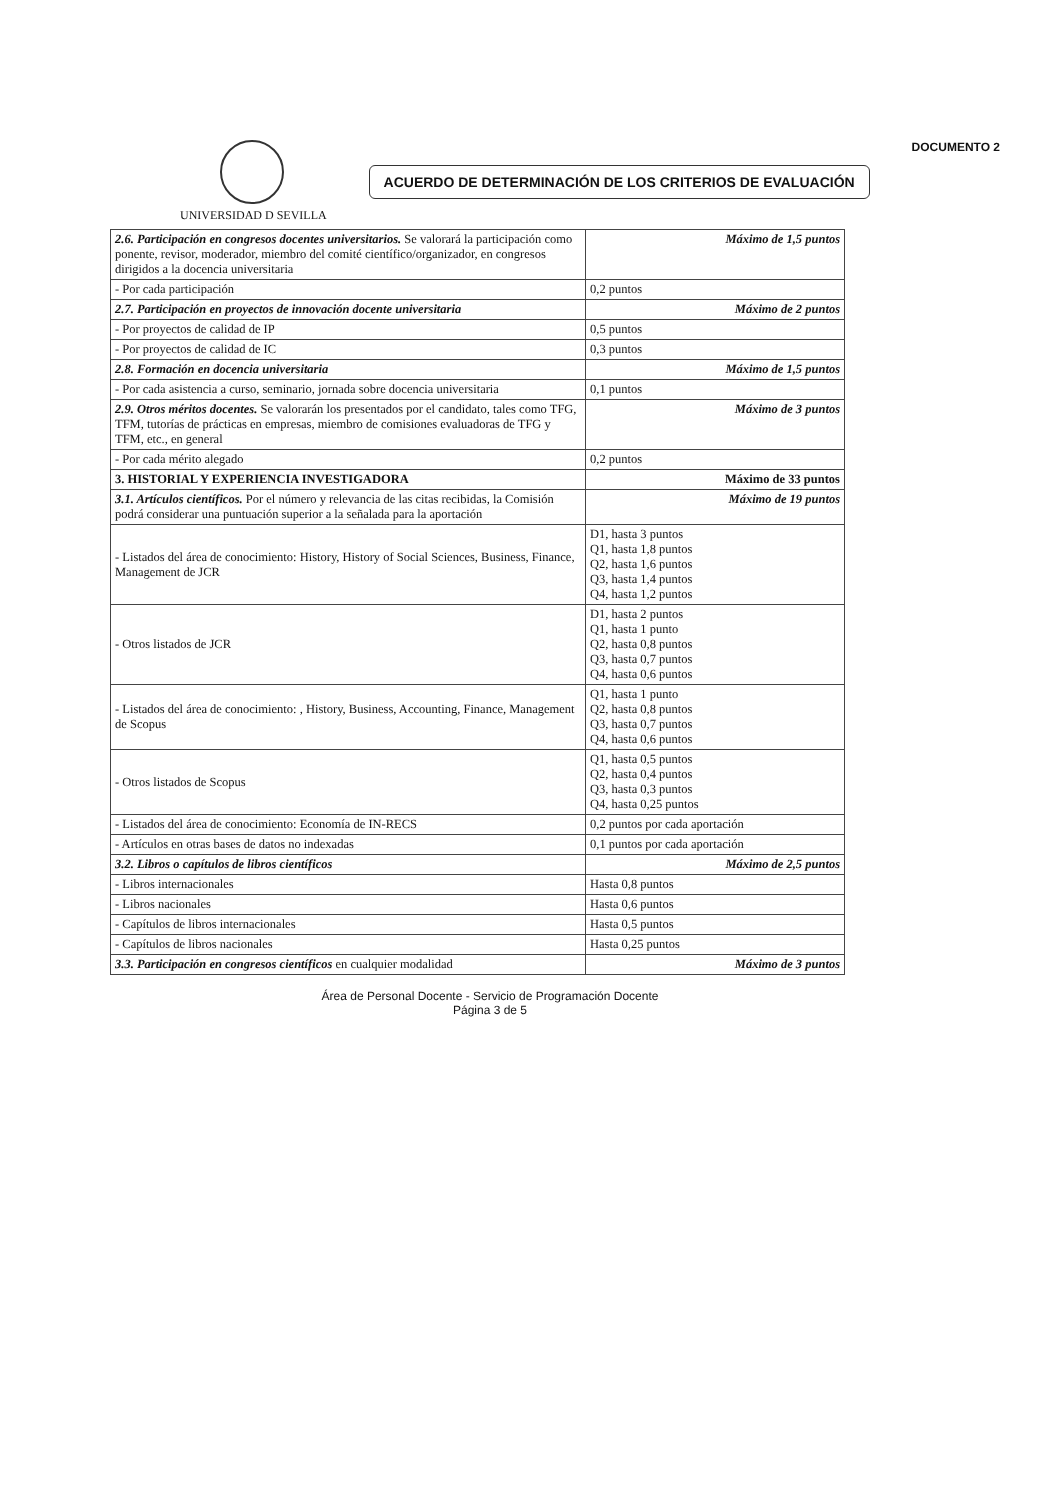UNIVERSIDAD D SEVILLA
ACUERDO DE DETERMINACIÓN DE LOS CRITERIOS DE EVALUACIÓN
DOCUMENTO 2
| 2.6. Participación en congresos docentes universitarios. Se valorará la participación como ponente, revisor, moderador, miembro del comité científico/organizador, en congresos dirigidos a la docencia universitaria | Máximo de 1,5 puntos |
| - Por cada participación | 0,2 puntos |
| 2.7. Participación en proyectos de innovación docente universitaria | Máximo de 2 puntos |
| - Por proyectos de calidad de IP | 0,5 puntos |
| - Por proyectos de calidad de IC | 0,3 puntos |
| 2.8. Formación en docencia universitaria | Máximo de 1,5 puntos |
| - Por cada asistencia a curso, seminario, jornada sobre docencia universitaria | 0,1 puntos |
| 2.9. Otros méritos docentes. Se valorarán los presentados por el candidato, tales como TFG, TFM, tutorías de prácticas en empresas, miembro de comisiones evaluadoras de TFG y TFM, etc., en general | Máximo de 3 puntos |
| - Por cada mérito alegado | 0,2 puntos |
| 3. HISTORIAL Y EXPERIENCIA INVESTIGADORA | Máximo de 33 puntos |
| 3.1. Artículos científicos. Por el número y relevancia de las citas recibidas, la Comisión podrá considerar una puntuación superior a la señalada para la aportación | Máximo de 19 puntos |
| - Listados del área de conocimiento: History, History of Social Sciences, Business, Finance, Management de JCR | D1, hasta 3 puntos Q1, hasta 1,8 puntos Q2, hasta 1,6 puntos Q3, hasta 1,4 puntos Q4, hasta 1,2 puntos |
| - Otros listados de JCR | D1, hasta 2 puntos Q1, hasta 1 punto Q2, hasta 0,8 puntos Q3, hasta 0,7 puntos Q4, hasta 0,6 puntos |
| - Listados del área de conocimiento: , History, Business, Accounting, Finance, Management de Scopus | Q1, hasta 1 punto Q2, hasta 0,8 puntos Q3, hasta 0,7 puntos Q4, hasta 0,6 puntos |
| - Otros listados de Scopus | Q1, hasta 0,5 puntos Q2, hasta 0,4 puntos Q3, hasta 0,3 puntos Q4, hasta 0,25 puntos |
| - Listados del área de conocimiento: Economía de IN-RECS | 0,2 puntos por cada aportación |
| - Artículos en otras bases de datos no indexadas | 0,1 puntos por cada aportación |
| 3.2. Libros o capítulos de libros científicos | Máximo de 2,5 puntos |
| - Libros internacionales | Hasta 0,8 puntos |
| - Libros nacionales | Hasta 0,6 puntos |
| - Capítulos de libros internacionales | Hasta 0,5 puntos |
| - Capítulos de libros nacionales | Hasta 0,25 puntos |
| 3.3. Participación en congresos científicos en cualquier modalidad | Máximo de 3 puntos |
Área de Personal Docente - Servicio de Programación Docente
Página 3 de 5